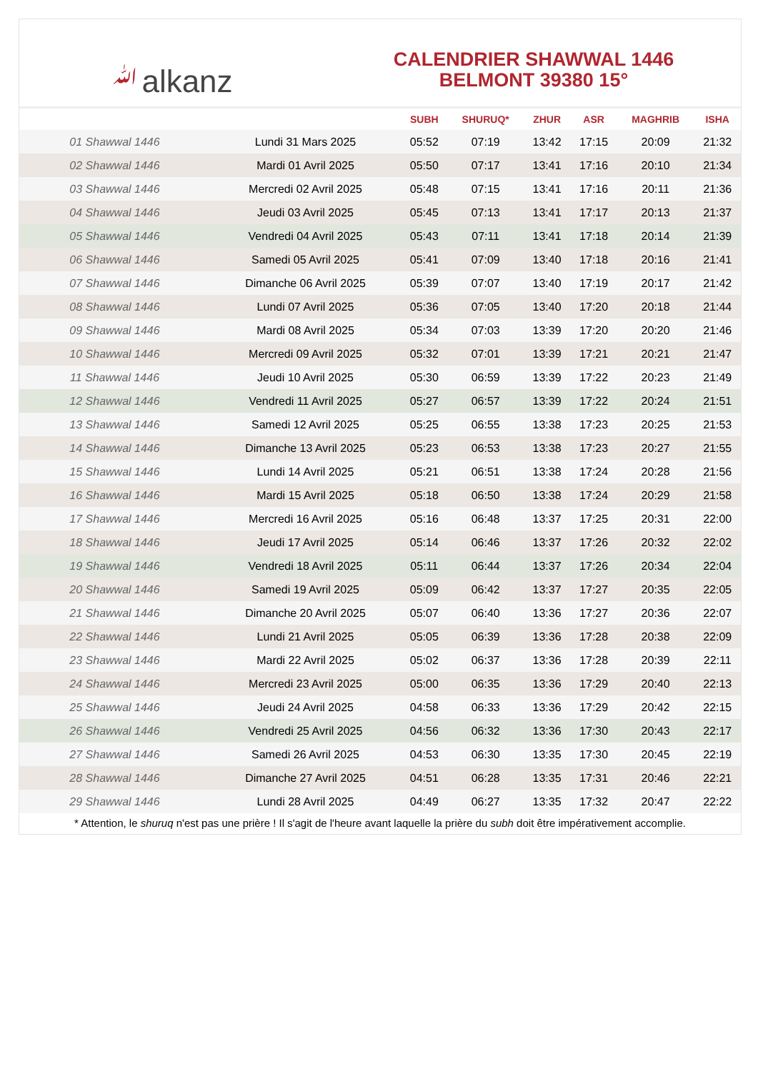ﷲalkanz
CALENDRIER SHAWWAL 1446
BELMONT 39380 15°
| | | SUBH | SHURUQ* | ZHUR | ASR | MAGHRIB | ISHA |
| --- | --- | --- | --- | --- | --- | --- | --- |
| 01 Shawwal 1446 | Lundi 31 Mars 2025 | 05:52 | 07:19 | 13:42 | 17:15 | 20:09 | 21:32 |
| 02 Shawwal 1446 | Mardi 01 Avril 2025 | 05:50 | 07:17 | 13:41 | 17:16 | 20:10 | 21:34 |
| 03 Shawwal 1446 | Mercredi 02 Avril 2025 | 05:48 | 07:15 | 13:41 | 17:16 | 20:11 | 21:36 |
| 04 Shawwal 1446 | Jeudi 03 Avril 2025 | 05:45 | 07:13 | 13:41 | 17:17 | 20:13 | 21:37 |
| 05 Shawwal 1446 | Vendredi 04 Avril 2025 | 05:43 | 07:11 | 13:41 | 17:18 | 20:14 | 21:39 |
| 06 Shawwal 1446 | Samedi 05 Avril 2025 | 05:41 | 07:09 | 13:40 | 17:18 | 20:16 | 21:41 |
| 07 Shawwal 1446 | Dimanche 06 Avril 2025 | 05:39 | 07:07 | 13:40 | 17:19 | 20:17 | 21:42 |
| 08 Shawwal 1446 | Lundi 07 Avril 2025 | 05:36 | 07:05 | 13:40 | 17:20 | 20:18 | 21:44 |
| 09 Shawwal 1446 | Mardi 08 Avril 2025 | 05:34 | 07:03 | 13:39 | 17:20 | 20:20 | 21:46 |
| 10 Shawwal 1446 | Mercredi 09 Avril 2025 | 05:32 | 07:01 | 13:39 | 17:21 | 20:21 | 21:47 |
| 11 Shawwal 1446 | Jeudi 10 Avril 2025 | 05:30 | 06:59 | 13:39 | 17:22 | 20:23 | 21:49 |
| 12 Shawwal 1446 | Vendredi 11 Avril 2025 | 05:27 | 06:57 | 13:39 | 17:22 | 20:24 | 21:51 |
| 13 Shawwal 1446 | Samedi 12 Avril 2025 | 05:25 | 06:55 | 13:38 | 17:23 | 20:25 | 21:53 |
| 14 Shawwal 1446 | Dimanche 13 Avril 2025 | 05:23 | 06:53 | 13:38 | 17:23 | 20:27 | 21:55 |
| 15 Shawwal 1446 | Lundi 14 Avril 2025 | 05:21 | 06:51 | 13:38 | 17:24 | 20:28 | 21:56 |
| 16 Shawwal 1446 | Mardi 15 Avril 2025 | 05:18 | 06:50 | 13:38 | 17:24 | 20:29 | 21:58 |
| 17 Shawwal 1446 | Mercredi 16 Avril 2025 | 05:16 | 06:48 | 13:37 | 17:25 | 20:31 | 22:00 |
| 18 Shawwal 1446 | Jeudi 17 Avril 2025 | 05:14 | 06:46 | 13:37 | 17:26 | 20:32 | 22:02 |
| 19 Shawwal 1446 | Vendredi 18 Avril 2025 | 05:11 | 06:44 | 13:37 | 17:26 | 20:34 | 22:04 |
| 20 Shawwal 1446 | Samedi 19 Avril 2025 | 05:09 | 06:42 | 13:37 | 17:27 | 20:35 | 22:05 |
| 21 Shawwal 1446 | Dimanche 20 Avril 2025 | 05:07 | 06:40 | 13:36 | 17:27 | 20:36 | 22:07 |
| 22 Shawwal 1446 | Lundi 21 Avril 2025 | 05:05 | 06:39 | 13:36 | 17:28 | 20:38 | 22:09 |
| 23 Shawwal 1446 | Mardi 22 Avril 2025 | 05:02 | 06:37 | 13:36 | 17:28 | 20:39 | 22:11 |
| 24 Shawwal 1446 | Mercredi 23 Avril 2025 | 05:00 | 06:35 | 13:36 | 17:29 | 20:40 | 22:13 |
| 25 Shawwal 1446 | Jeudi 24 Avril 2025 | 04:58 | 06:33 | 13:36 | 17:29 | 20:42 | 22:15 |
| 26 Shawwal 1446 | Vendredi 25 Avril 2025 | 04:56 | 06:32 | 13:36 | 17:30 | 20:43 | 22:17 |
| 27 Shawwal 1446 | Samedi 26 Avril 2025 | 04:53 | 06:30 | 13:35 | 17:30 | 20:45 | 22:19 |
| 28 Shawwal 1446 | Dimanche 27 Avril 2025 | 04:51 | 06:28 | 13:35 | 17:31 | 20:46 | 22:21 |
| 29 Shawwal 1446 | Lundi 28 Avril 2025 | 04:49 | 06:27 | 13:35 | 17:32 | 20:47 | 22:22 |
* Attention, le shuruq n'est pas une prière ! Il s'agit de l'heure avant laquelle la prière du subh doit être impérativement accomplie.